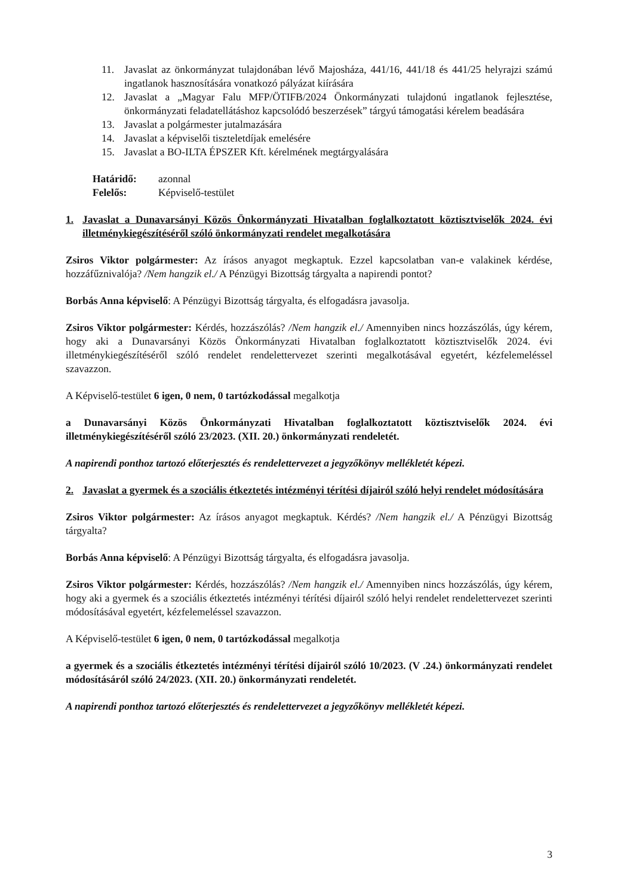11. Javaslat az önkormányzat tulajdonában lévő Majosháza, 441/16, 441/18 és 441/25 helyrajzi számú ingatlanok hasznosítására vonatkozó pályázat kiírására
12. Javaslat a „Magyar Falu MFP/ÖTIFB/2024 Önkormányzati tulajdonú ingatlanok fejlesztése, önkormányzati feladatellátáshoz kapcsolódó beszerzések” tárgyú támogatási kérelem beadására
13. Javaslat a polgármester jutalmazására
14. Javaslat a képviselői tiszteletdíjak emelésére
15. Javaslat a BO-ILTA ÉPSZER Kft. kérelmének megtárgyalására
Határidő: azonnal
Felelős: Képviselő-testület
1. Javaslat a Dunavarsányi Közös Önkormányzati Hivatalban foglalkoztatott köztisztviselők 2024. évi illetménykiegészítéséről szóló önkormányzati rendelet megalkotására
Zsiros Viktor polgármester: Az írásos anyagot megkaptuk. Ezzel kapcsolatban van-e valakinek kérdése, hozzáfűznivalója? /Nem hangzik el./ A Pénzügyi Bizottság tárgyalta a napirendi pontot?
Borbás Anna képviselő: A Pénzügyi Bizottság tárgyalta, és elfogadásra javasolja.
Zsiros Viktor polgármester: Kérdés, hozzászólás? /Nem hangzik el./ Amennyiben nincs hozzászólás, úgy kérem, hogy aki a Dunavarsányi Közös Önkormányzati Hivatalban foglalkoztatott köztisztviselők 2024. évi illetménykiegészítéséről szóló rendelet rendelettervezet szerinti megalkotásával egyetért, kézfelemeléssel szavazzon.
A Képviselő-testület 6 igen, 0 nem, 0 tartózkodással megalkotja
a Dunavarsányi Közös Önkormányzati Hivatalban foglalkoztatott köztisztviselők 2024. évi illetménykiegészítéséről szóló 23/2023. (XII. 20.) önkormányzati rendeletét.
A napirendi ponthoz tartozó előterjesztés és rendelettervezet a jegyzőkönyv mellékletét képezi.
2. Javaslat a gyermek és a szociális étkeztetés intézményi térítési díjairól szóló helyi rendelet módosítására
Zsiros Viktor polgármester: Az írásos anyagot megkaptuk. Kérdés? /Nem hangzik el./ A Pénzügyi Bizottság tárgyalta?
Borbás Anna képviselő: A Pénzügyi Bizottság tárgyalta, és elfogadásra javasolja.
Zsiros Viktor polgármester: Kérdés, hozzászólás? /Nem hangzik el./ Amennyiben nincs hozzászólás, úgy kérem, hogy aki a gyermek és a szociális étkeztetés intézményi térítési díjairól szóló helyi rendelet rendelettervezet szerinti módosításával egyetért, kézfelemeléssel szavazzon.
A Képviselő-testület 6 igen, 0 nem, 0 tartózkodással megalkotja
a gyermek és a szociális étkeztetés intézményi térítési díjairól szóló 10/2023. (V .24.) önkormányzati rendelet módosításáról szóló 24/2023. (XII. 20.) önkormányzati rendeletét.
A napirendi ponthoz tartozó előterjesztés és rendelettervezet a jegyzőkönyv mellékletét képezi.
3